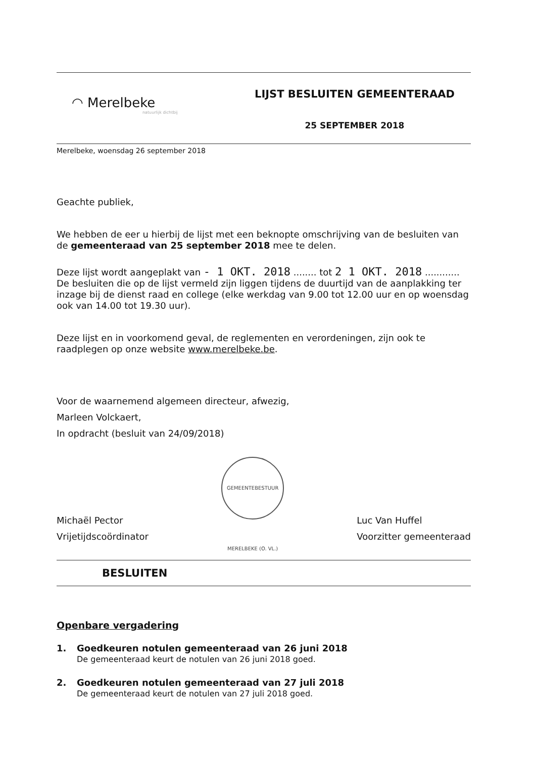◠ Merelbeke
natuurlijk dichtbij
LIJST BESLUITEN GEMEENTERAAD
25 SEPTEMBER 2018
Merelbeke, woensdag 26 september 2018
Geachte publiek,
We hebben de eer u hierbij de lijst met een beknopte omschrijving van de besluiten van de gemeenteraad van 25 september 2018 mee te delen.
Deze lijst wordt aangeplakt van - 1 OKT. 2018 ........ tot 2 1 OKT. 2018 ............ De besluiten die op de lijst vermeld zijn liggen tijdens de duurtijd van de aanplakking ter inzage bij de dienst raad en college (elke werkdag van 9.00 tot 12.00 uur en op woensdag ook van 14.00 tot 19.30 uur).
Deze lijst en in voorkomend geval, de reglementen en verordeningen, zijn ook te raadplegen op onze website www.merelbeke.be.
Voor de waarnemend algemeen directeur, afwezig,
Marleen Volckaert,
In opdracht (besluit van 24/09/2018)
Michaël Pector
Vrijetijdscoördinator
GEMEENTEBESTUUR MERELBEKE (O. VL.)
Luc Van Huffel
Voorzitter gemeenteraad
BESLUITEN
Openbare vergadering
1. Goedkeuren notulen gemeenteraad van 26 juni 2018
De gemeenteraad keurt de notulen van 26 juni 2018 goed.
2. Goedkeuren notulen gemeenteraad van 27 juli 2018
De gemeenteraad keurt de notulen van 27 juli 2018 goed.